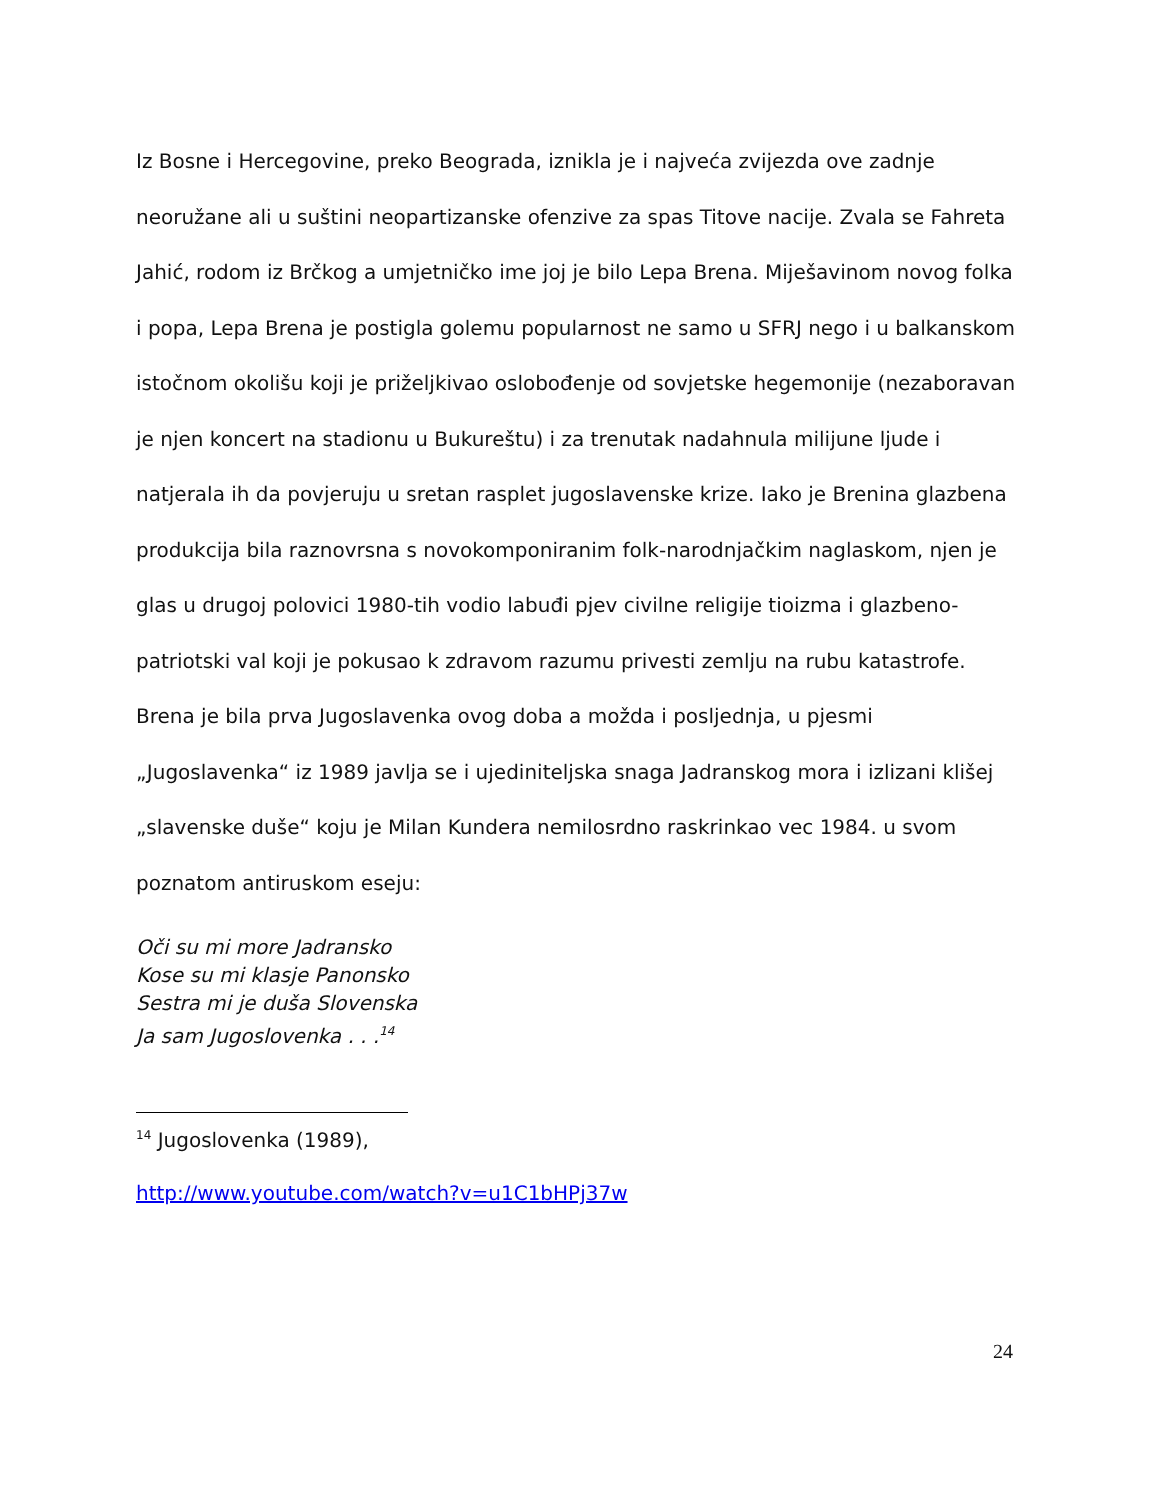Iz Bosne i Hercegovine, preko Beograda, iznikla je i najveća zvijezda ove zadnje neoružane ali u suštini neopartizanske ofenzive za spas Titove nacije. Zvala se Fahreta Jahić, rodom iz Brčkog a umjetničko ime joj je bilo Lepa Brena. Miješavinom novog folka i popa, Lepa Brena je postigla golemu popularnost ne samo u SFRJ nego i u balkanskom istočnom okolišu koji je priželjkivao oslobođenje od sovjetske hegemonije (nezaboravan je njen koncert na stadionu u Bukureštu) i za trenutak nadahnula milijune ljude i natjerala ih da povjeruju u sretan rasplet jugoslavenske krize. Iako je Brenina glazbena produkcija bila raznovrsna s novokomponiranim folk-narodnjačkim naglaskom, njen je glas u drugoj polovici 1980-tih vodio labuđi pjev civilne religije tioizma i glazbeno-patriotski val koji je pokusao k zdravom razumu privesti zemlju na rubu katastrofe. Brena je bila prva Jugoslavenka ovog doba a možda i posljednja, u pjesmi „Jugoslavenka“ iz 1989 javlja se i ujediniteljska snaga Jadranskog mora i izlizani klišej „slavenske duše“ koju je Milan Kundera nemilosrdno raskrinkao vec 1984. u svom poznatom antiruskom eseju:
Oči su mi more Jadransko
Kose su mi klasje Panonsko
Sestra mi je duša Slovenska
Ja sam Jugoslovenka . . .<sup>14</sup>
<sup>14</sup> Jugoslovenka (1989),
http://www.youtube.com/watch?v=u1C1bHPj37w
24